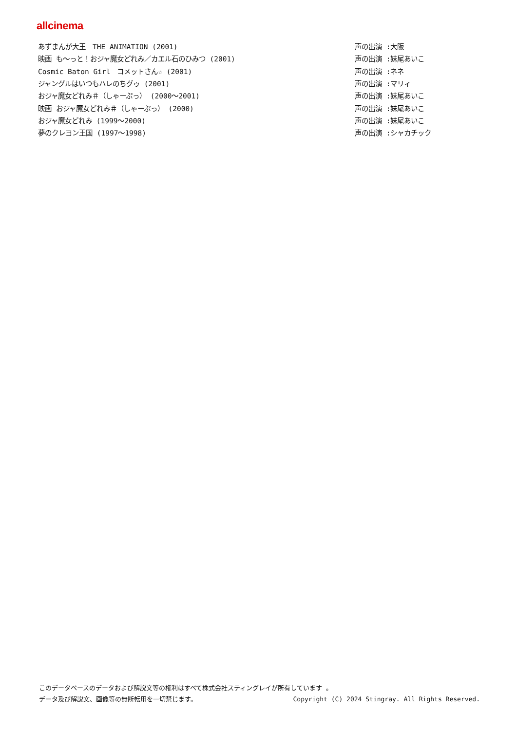allcinema
| あずまんが大王 THE ANIMATION (2001) | 声の出演 :大阪 |
| 映画 も～っと！おジャ魔女どれみ／カエル石のひみつ (2001) | 声の出演 :妹尾あいこ |
| Cosmic Baton Girl コメットさん☆ (2001) | 声の出演 :ネネ |
| ジャングルはいつもハレのちグゥ (2001) | 声の出演 :マリィ |
| おジャ魔女どれみ＃（しゃーぷっ） (2000～2001) | 声の出演 :妹尾あいこ |
| 映画 おジャ魔女どれみ＃（しゃーぷっ） (2000) | 声の出演 :妹尾あいこ |
| おジャ魔女どれみ (1999～2000) | 声の出演 :妹尾あいこ |
| 夢のクレヨン王国 (1997～1998) | 声の出演 :シャカチック |
このデータベースのデータおよび解説文等の権利はすべて株式会社スティングレイが所有しています 。
Copyright (C) 2024 Stingray. All Rights Reserved. データ及び解説文、画像等の無断転用を一切禁じます。